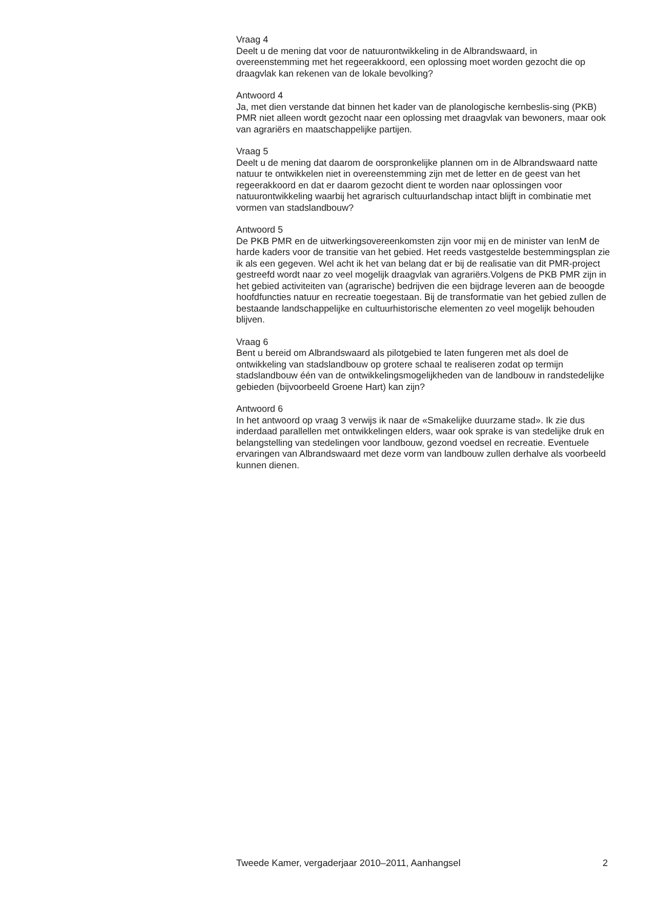Vraag 4
Deelt u de mening dat voor de natuurontwikkeling in de Albrandswaard, in overeenstemming met het regeerakkoord, een oplossing moet worden gezocht die op draagvlak kan rekenen van de lokale bevolking?
Antwoord 4
Ja, met dien verstande dat binnen het kader van de planologische kernbeslis-sing (PKB) PMR niet alleen wordt gezocht naar een oplossing met draagvlak van bewoners, maar ook van agrariërs en maatschappelijke partijen.
Vraag 5
Deelt u de mening dat daarom de oorspronkelijke plannen om in de Albrandswaard natte natuur te ontwikkelen niet in overeenstemming zijn met de letter en de geest van het regeerakkoord en dat er daarom gezocht dient te worden naar oplossingen voor natuurontwikkeling waarbij het agrarisch cultuurlandschap intact blijft in combinatie met vormen van stadslandbouw?
Antwoord 5
De PKB PMR en de uitwerkingsovereenkomsten zijn voor mij en de minister van IenM de harde kaders voor de transitie van het gebied. Het reeds vastgestelde bestemmingsplan zie ik als een gegeven. Wel acht ik het van belang dat er bij de realisatie van dit PMR-project gestreefd wordt naar zo veel mogelijk draagvlak van agrariërs.Volgens de PKB PMR zijn in het gebied activiteiten van (agrarische) bedrijven die een bijdrage leveren aan de beoogde hoofdfuncties natuur en recreatie toegestaan. Bij de transformatie van het gebied zullen de bestaande landschappelijke en cultuurhistorische elementen zo veel mogelijk behouden blijven.
Vraag 6
Bent u bereid om Albrandswaard als pilotgebied te laten fungeren met als doel de ontwikkeling van stadslandbouw op grotere schaal te realiseren zodat op termijn stadslandbouw één van de ontwikkelingsmogelijkheden van de landbouw in randstedelijke gebieden (bijvoorbeeld Groene Hart) kan zijn?
Antwoord 6
In het antwoord op vraag 3 verwijs ik naar de «Smakelijke duurzame stad». Ik zie dus inderdaad parallellen met ontwikkelingen elders, waar ook sprake is van stedelijke druk en belangstelling van stedelingen voor landbouw, gezond voedsel en recreatie. Eventuele ervaringen van Albrandswaard met deze vorm van landbouw zullen derhalve als voorbeeld kunnen dienen.
Tweede Kamer, vergaderjaar 2010–2011, Aanhangsel 2